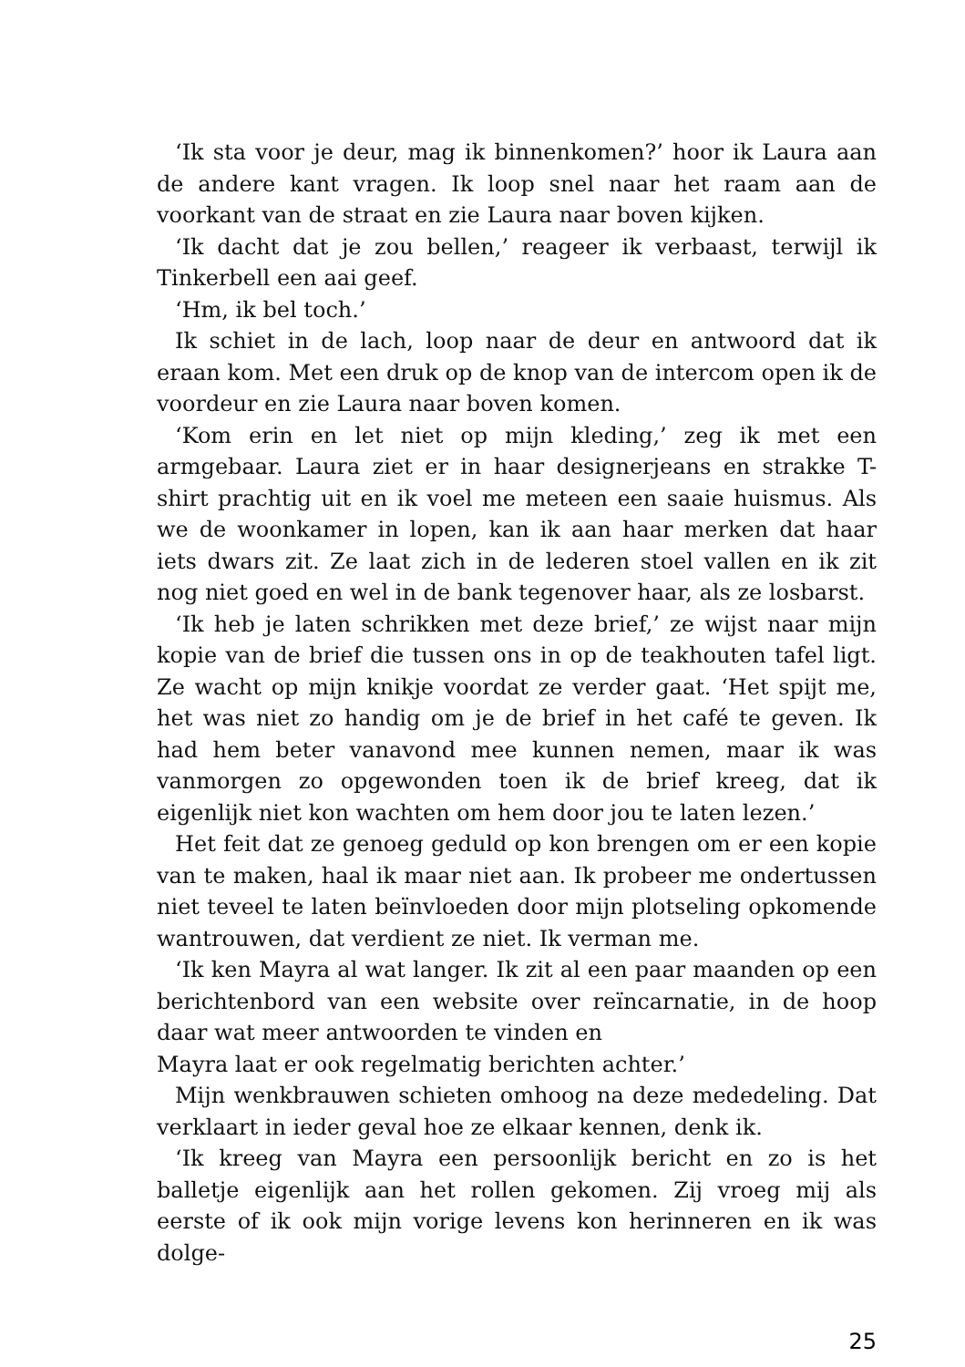‘Ik sta voor je deur, mag ik binnenkomen?’ hoor ik Laura aan de andere kant vragen. Ik loop snel naar het raam aan de voorkant van de straat en zie Laura naar boven kijken.
‘Ik dacht dat je zou bellen,’ reageer ik verbaast, terwijl ik Tinkerbell een aai geef.
‘Hm, ik bel toch.’
Ik schiet in de lach, loop naar de deur en antwoord dat ik eraan kom. Met een druk op de knop van de intercom open ik de voordeur en zie Laura naar boven komen.
‘Kom erin en let niet op mijn kleding,’ zeg ik met een armgebaar. Laura ziet er in haar designerjeans en strakke T-shirt prachtig uit en ik voel me meteen een saaie huismus. Als we de woonkamer in lopen, kan ik aan haar merken dat haar iets dwars zit. Ze laat zich in de lederen stoel vallen en ik zit nog niet goed en wel in de bank tegenover haar, als ze losbarst.
‘Ik heb je laten schrikken met deze brief,’ ze wijst naar mijn kopie van de brief die tussen ons in op de teakhouten tafel ligt. Ze wacht op mijn knikje voordat ze verder gaat. ‘Het spijt me, het was niet zo handig om je de brief in het café te geven. Ik had hem beter vanavond mee kunnen nemen, maar ik was vanmorgen zo opgewonden toen ik de brief kreeg, dat ik eigenlijk niet kon wachten om hem door jou te laten lezen.’
Het feit dat ze genoeg geduld op kon brengen om er een kopie van te maken, haal ik maar niet aan. Ik probeer me ondertussen niet teveel te laten beïnvloeden door mijn plotseling opkomende wantrouwen, dat verdient ze niet. Ik verman me.
‘Ik ken Mayra al wat langer. Ik zit al een paar maanden op een berichtenbord van een website over reïncarnatie, in de hoop daar wat meer antwoorden te vinden en
Mayra laat er ook regelmatig berichten achter.’
Mijn wenkbrauwen schieten omhoog na deze mededeling. Dat verklaart in ieder geval hoe ze elkaar kennen, denk ik.
‘Ik kreeg van Mayra een persoonlijk bericht en zo is het balletje eigenlijk aan het rollen gekomen. Zij vroeg mij als eerste of ik ook mijn vorige levens kon herinneren en ik was dolge-
25